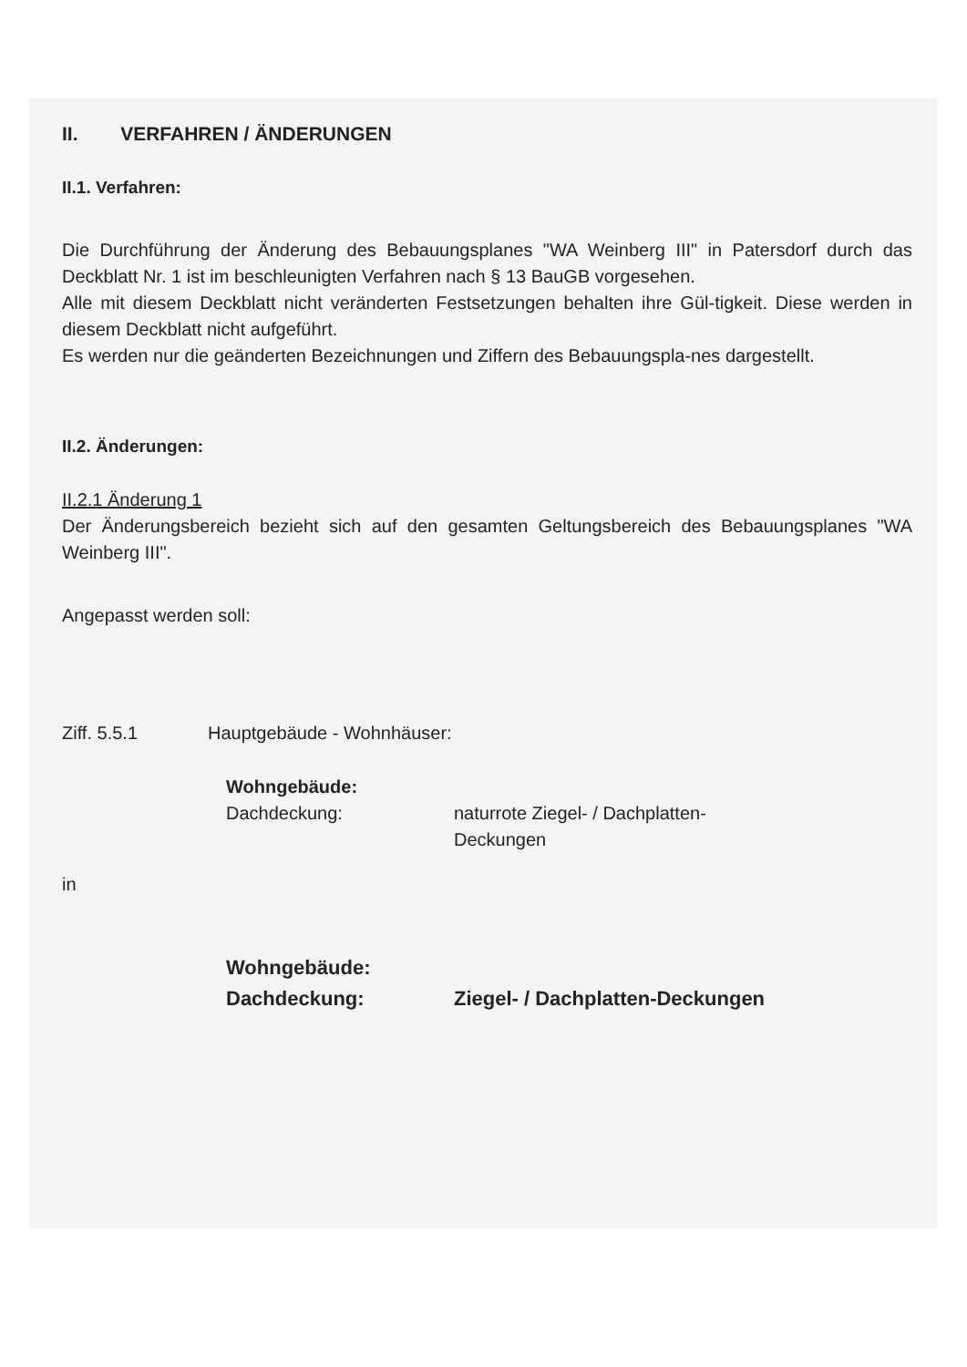II. VERFAHREN / ÄNDERUNGEN
II.1. Verfahren:
Die Durchführung der Änderung des Bebauungsplanes "WA Weinberg III" in Patersdorf durch das Deckblatt Nr. 1 ist im beschleunigten Verfahren nach § 13 BauGB vorgesehen.
Alle mit diesem Deckblatt nicht veränderten Festsetzungen behalten ihre Gül-tigkeit. Diese werden in diesem Deckblatt nicht aufgeführt.
Es werden nur die geänderten Bezeichnungen und Ziffern des Bebauungspla-nes dargestellt.
II.2. Änderungen:
II.2.1 Änderung 1
Der Änderungsbereich bezieht sich auf den gesamten Geltungsbereich des Bebauungsplanes "WA Weinberg III".
Angepasst werden soll:
Ziff. 5.5.1 Hauptgebäude - Wohnhäuser:
Wohngebäude:
Dachdeckung: naturrote Ziegel- / Dachplatten-
Deckungen
in
Wohngebäude:
Dachdeckung: Ziegel- / Dachplatten-Deckungen